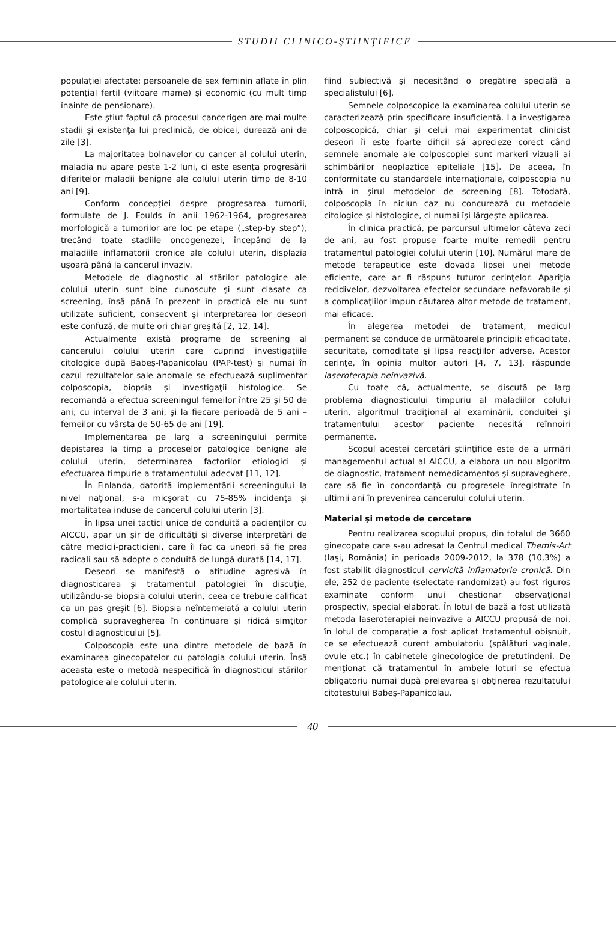STUDII CLINICO-ŞTIINŢIFICE
populaţiei afectate: persoanele de sex feminin aflate în plin potenţial fertil (viitoare mame) şi economic (cu mult timp înainte de pensionare).
Este ştiut faptul că procesul cancerigen are mai multe stadii şi existenţa lui preclinică, de obicei, durează ani de zile [3].
La majoritatea bolnavelor cu cancer al colului uterin, maladia nu apare peste 1-2 luni, ci este esenţa progresării diferitelor maladii benigne ale colului uterin timp de 8-10 ani [9].
Conform concepţiei despre progresarea tumorii, formulate de J. Foulds în anii 1962-1964, progresarea morfologică a tumorilor are loc pe etape („step-by step”), trecând toate stadiile oncogenezei, începând de la maladiile inflamatorii cronice ale colului uterin, displazia uşoară până la cancerul invaziv.
Metodele de diagnostic al stărilor patologice ale colului uterin sunt bine cunoscute şi sunt clasate ca screening, însă până în prezent în practică ele nu sunt utilizate suficient, consecvent şi interpretarea lor deseori este confuză, de multe ori chiar greşită [2, 12, 14].
Actualmente există programe de screening al cancerului colului uterin care cuprind investigaţiile citologice după Babeş-Papanicolau (PAP-test) şi numai în cazul rezultatelor sale anomale se efectuează suplimentar colposcopia, biopsia şi investigaţii histologice. Se recomandă a efectua screeningul femeilor între 25 şi 50 de ani, cu interval de 3 ani, şi la fiecare perioadă de 5 ani – femeilor cu vârsta de 50-65 de ani [19].
Implementarea pe larg a screeningului permite depistarea la timp a proceselor patologice benigne ale colului uterin, determinarea factorilor etiologici şi efectuarea timpurie a tratamentului adecvat [11, 12].
În Finlanda, datorită implementării screeningului la nivel naţional, s-a micşorat cu 75-85% incidenţa şi mortalitatea induse de cancerul colului uterin [3].
În lipsa unei tactici unice de conduită a pacienţilor cu AICCU, apar un şir de dificultăţi şi diverse interpretări de către medicii-practicieni, care îi fac ca uneori să fie prea radicali sau să adopte o conduită de lungă durată [14, 17].
Deseori se manifestă o atitudine agresivă în diagnosticarea şi tratamentul patologiei în discuţie, utilizându-se biopsia colului uterin, ceea ce trebuie calificat ca un pas greşit [6]. Biopsia neîntemeiată a colului uterin complică supravegherea în continuare şi ridică simţitor costul diagnosticului [5].
Colposcopia este una dintre metodele de bază în examinarea ginecopatelor cu patologia colului uterin. Însă aceasta este o metodă nespecifică în diagnosticul stărilor patologice ale colului uterin,
fiind subiectivă şi necesitând o pregătire specială a specialistului [6].
Semnele colposcopice la examinarea colului uterin se caracterizează prin specificare insuficientă. La investigarea colposcopică, chiar şi celui mai experimentat clinicist deseori îi este foarte dificil să aprecieze corect când semnele anomale ale colposcopiei sunt markeri vizuali ai schimbărilor neoplaztice epiteliale [15]. De aceea, în conformitate cu standardele internaţionale, colposcopia nu intră în şirul metodelor de screening [8]. Totodată, colposcopia în niciun caz nu concurează cu metodele citologice şi histologice, ci numai îşi lărgeşte aplicarea.
În clinica practică, pe parcursul ultimelor câteva zeci de ani, au fost propuse foarte multe remedii pentru tratamentul patologiei colului uterin [10]. Numărul mare de metode terapeutice este dovada lipsei unei metode eficiente, care ar fi răspuns tuturor cerinţelor. Apariţia recidivelor, dezvoltarea efectelor secundare nefavorabile şi a complicaţiilor impun căutarea altor metode de tratament, mai eficace.
În alegerea metodei de tratament, medicul permanent se conduce de următoarele principii: eficacitate, securitate, comoditate şi lipsa reacţiilor adverse. Acestor cerinţe, în opinia multor autori [4, 7, 13], răspunde laseroterapia neinvazivă.
Cu toate că, actualmente, se discută pe larg problema diagnosticului timpuriu al maladiilor colului uterin, algoritmul tradiţional al examinării, conduitei şi tratamentului acestor paciente necesită reînnoiri permanente.
Scopul acestei cercetări ştiinţifice este de a urmări managementul actual al AICCU, a elabora un nou algoritm de diagnostic, tratament nemedicamentos şi supraveghere, care să fie în concordanţă cu progresele înregistrate în ultimii ani în prevenirea cancerului colului uterin.
Material şi metode de cercetare
Pentru realizarea scopului propus, din totalul de 3660 ginecopate care s-au adresat la Centrul medical Themis-Art (Iaşi, România) în perioada 2009-2012, la 378 (10,3%) a fost stabilit diagnosticul cervicită inflamatorie cronică. Din ele, 252 de paciente (selectate randomizat) au fost riguros examinate conform unui chestionar observaţional prospectiv, special elaborat. În lotul de bază a fost utilizată metoda laseroterapiei neinvazive a AICCU propusă de noi, în lotul de comparaţie a fost aplicat tratamentul obişnuit, ce se efectuează curent ambulatoriu (spălături vaginale, ovule etc.) în cabinetele ginecologice de pretutindeni. De menţionat că tratamentul în ambele loturi se efectua obligatoriu numai după prelevarea şi obţinerea rezultatului citotestului Babeş-Papanicolau.
40